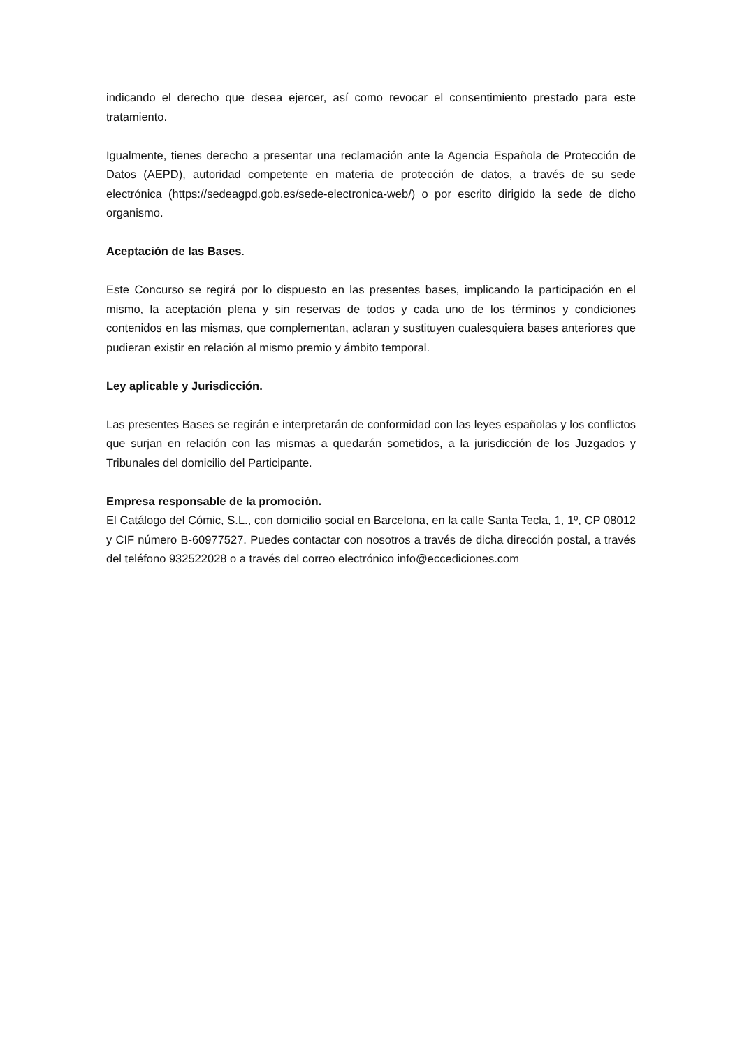indicando el derecho que desea ejercer, así como revocar el consentimiento prestado para este tratamiento.
Igualmente, tienes derecho a presentar una reclamación ante la Agencia Española de Protección de Datos (AEPD), autoridad competente en materia de protección de datos, a través de su sede electrónica (https://sedeagpd.gob.es/sede-electronica-web/) o por escrito dirigido la sede de dicho organismo.
Aceptación de las Bases.
Este Concurso se regirá por lo dispuesto en las presentes bases, implicando la participación en el mismo, la aceptación plena y sin reservas de todos y cada uno de los términos y condiciones contenidos en las mismas, que complementan, aclaran y sustituyen cualesquiera bases anteriores que pudieran existir en relación al mismo premio y ámbito temporal.
Ley aplicable y Jurisdicción.
Las presentes Bases se regirán e interpretarán de conformidad con las leyes españolas y los conflictos que surjan en relación con las mismas a quedarán sometidos, a la jurisdicción de los Juzgados y Tribunales del domicilio del Participante.
Empresa responsable de la promoción.
El Catálogo del Cómic, S.L., con domicilio social en Barcelona, en la calle Santa Tecla, 1, 1º, CP 08012 y CIF número B-60977527. Puedes contactar con nosotros a través de dicha dirección postal, a través del teléfono 932522028 o a través del correo electrónico info@eccediciones.com